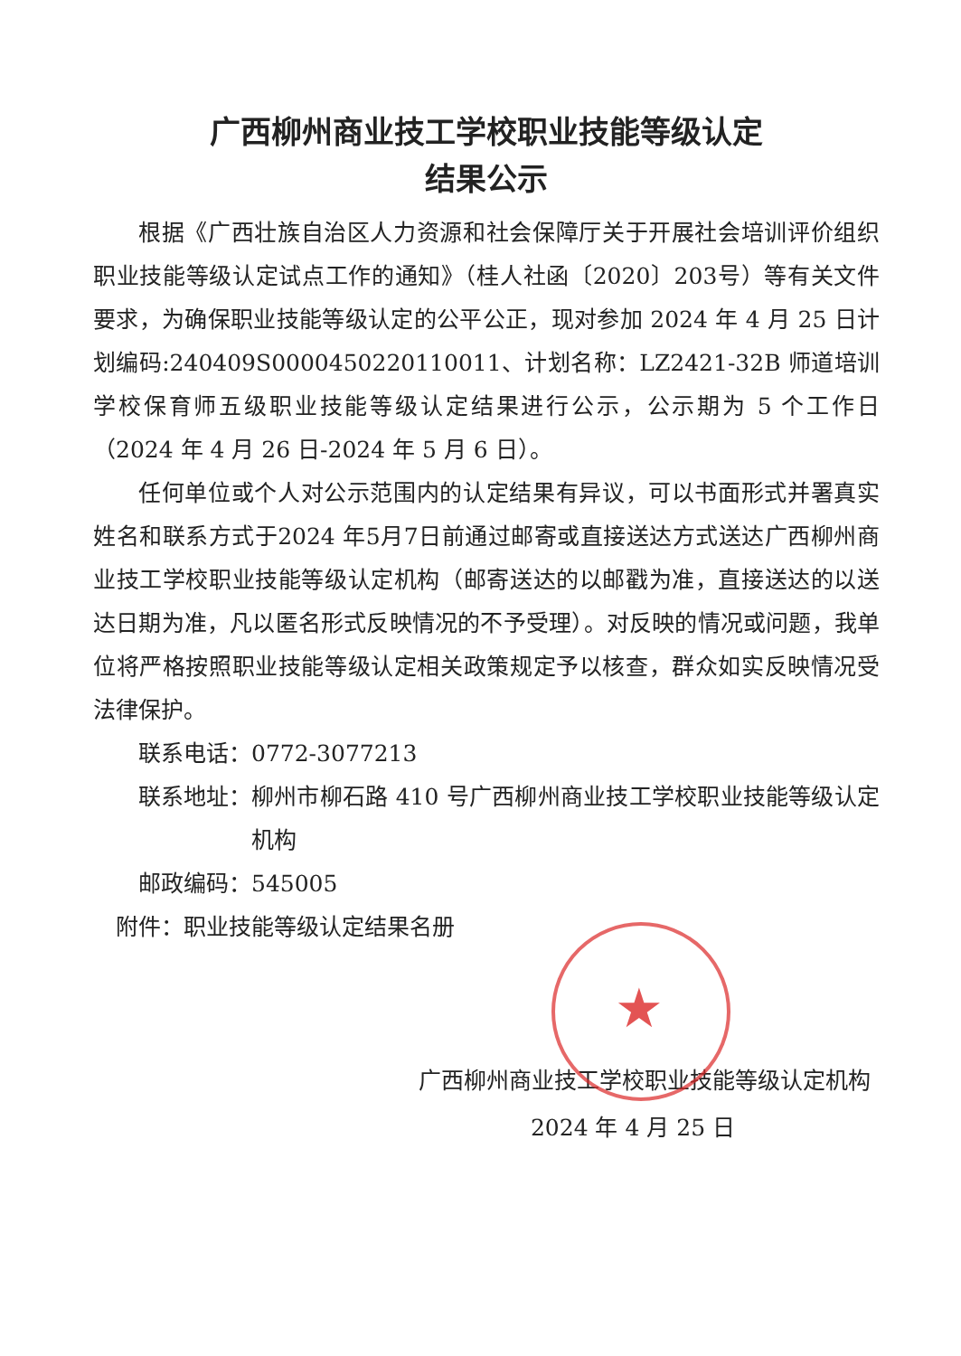广西柳州商业技工学校职业技能等级认定
结果公示
根据《广西壮族自治区人力资源和社会保障厅关于开展社会培训评价组织职业技能等级认定试点工作的通知》（桂人社函〔2020〕203号）等有关文件要求，为确保职业技能等级认定的公平公正，现对参加 2024 年 4 月 25 日计划编码:240409S0000450220110011、计划名称：LZ2421-32B 师道培训学校保育师五级职业技能等级认定结果进行公示，公示期为 5 个工作日（2024 年 4 月 26 日-2024 年 5 月 6 日）。
任何单位或个人对公示范围内的认定结果有异议，可以书面形式并署真实姓名和联系方式于2024 年5月7日前通过邮寄或直接送达方式送达广西柳州商业技工学校职业技能等级认定机构（邮寄送达的以邮戳为准，直接送达的以送达日期为准，凡以匿名形式反映情况的不予受理）。对反映的情况或问题，我单位将严格按照职业技能等级认定相关政策规定予以核查，群众如实反映情况受法律保护。
联系电话：0772-3077213
联系地址： 柳州市柳石路 410 号广西柳州商业技工学校职业技能等级认定机构
邮政编码：545005
附件：职业技能等级认定结果名册
★
广西柳州商业技工学校职业技能等级认定机构
2024 年 4 月 25 日